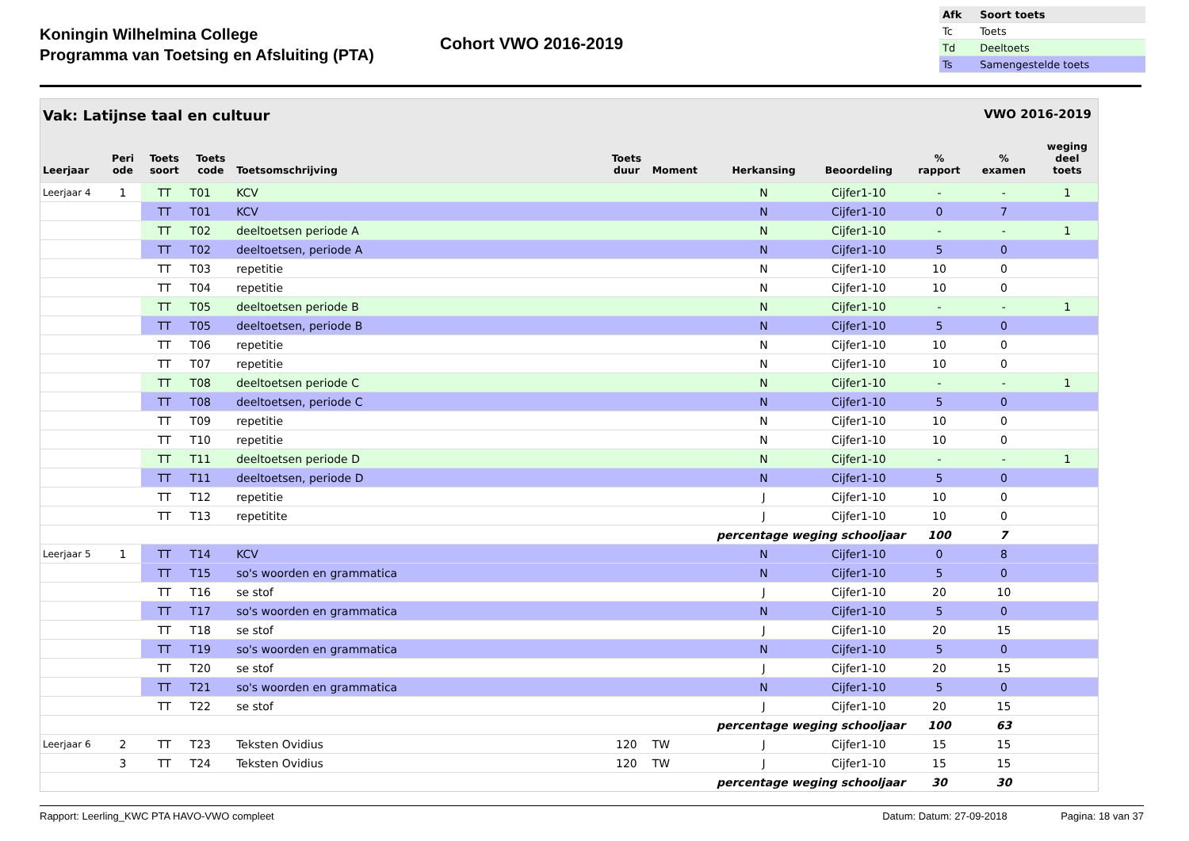Koningin Wilhelmina College
Programma van Toetsing en Afsluiting (PTA)
Cohort VWO 2016-2019
| Afk | Soort toets |
| --- | --- |
| Tc | Toets |
| Td | Deeltoets |
| Ts | Samengestelde toets |
Vak: Latijnse taal en cultuur VWO 2016-2019
| Leerjaar | Peri ode | Toets soort | Toets code | Toetsomschrijving | Toets duur | Moment | Herkansing | Beoordeling | % rapport | % examen | weging deel toets |
| --- | --- | --- | --- | --- | --- | --- | --- | --- | --- | --- | --- |
| Leerjaar 4 | 1 | TT | T01 | KCV | | | N | Cijfer1-10 | - | - | 1 |
| | | TT | T01 | KCV | | | N | Cijfer1-10 | 0 | 7 | |
| | | TT | T02 | deeltoetsen periode A | | | N | Cijfer1-10 | - | - | 1 |
| | | TT | T02 | deeltoetsen, periode A | | | N | Cijfer1-10 | 5 | 0 | |
| | | TT | T03 | repetitie | | | N | Cijfer1-10 | 10 | 0 | |
| | | TT | T04 | repetitie | | | N | Cijfer1-10 | 10 | 0 | |
| | | TT | T05 | deeltoetsen periode B | | | N | Cijfer1-10 | - | - | 1 |
| | | TT | T05 | deeltoetsen, periode B | | | N | Cijfer1-10 | 5 | 0 | |
| | | TT | T06 | repetitie | | | N | Cijfer1-10 | 10 | 0 | |
| | | TT | T07 | repetitie | | | N | Cijfer1-10 | 10 | 0 | |
| | | TT | T08 | deeltoetsen periode C | | | N | Cijfer1-10 | - | - | 1 |
| | | TT | T08 | deeltoetsen, periode C | | | N | Cijfer1-10 | 5 | 0 | |
| | | TT | T09 | repetitie | | | N | Cijfer1-10 | 10 | 0 | |
| | | TT | T10 | repetitie | | | N | Cijfer1-10 | 10 | 0 | |
| | | TT | T11 | deeltoetsen periode D | | | N | Cijfer1-10 | - | - | 1 |
| | | TT | T11 | deeltoetsen, periode D | | | N | Cijfer1-10 | 5 | 0 | |
| | | TT | T12 | repetitie | | | J | Cijfer1-10 | 10 | 0 | |
| | | TT | T13 | repetitite | | | J | Cijfer1-10 | 10 | 0 | |
| percentage weging schooljaar | | | | | | | | | 100 | 7 | |
| Leerjaar 5 | 1 | TT | T14 | KCV | | | N | Cijfer1-10 | 0 | 8 | |
| | | TT | T15 | so's woorden en grammatica | | | N | Cijfer1-10 | 5 | 0 | |
| | | TT | T16 | se stof | | | J | Cijfer1-10 | 20 | 10 | |
| | | TT | T17 | so's woorden en grammatica | | | N | Cijfer1-10 | 5 | 0 | |
| | | TT | T18 | se stof | | | J | Cijfer1-10 | 20 | 15 | |
| | | TT | T19 | so's woorden en grammatica | | | N | Cijfer1-10 | 5 | 0 | |
| | | TT | T20 | se stof | | | J | Cijfer1-10 | 20 | 15 | |
| | | TT | T21 | so's woorden en grammatica | | | N | Cijfer1-10 | 5 | 0 | |
| | | TT | T22 | se stof | | | J | Cijfer1-10 | 20 | 15 | |
| percentage weging schooljaar | | | | | | | | | 100 | 63 | |
| Leerjaar 6 | 2 | TT | T23 | Teksten Ovidius | 120 | TW | J | Cijfer1-10 | 15 | 15 | |
| | 3 | TT | T24 | Teksten Ovidius | 120 | TW | J | Cijfer1-10 | 15 | 15 | |
| percentage weging schooljaar | | | | | | | | | 30 | 30 | |
Rapport: Leerling_KWC PTA HAVO-VWO compleet Datum: Datum: 27-09-2018 Pagina: 18 van 37